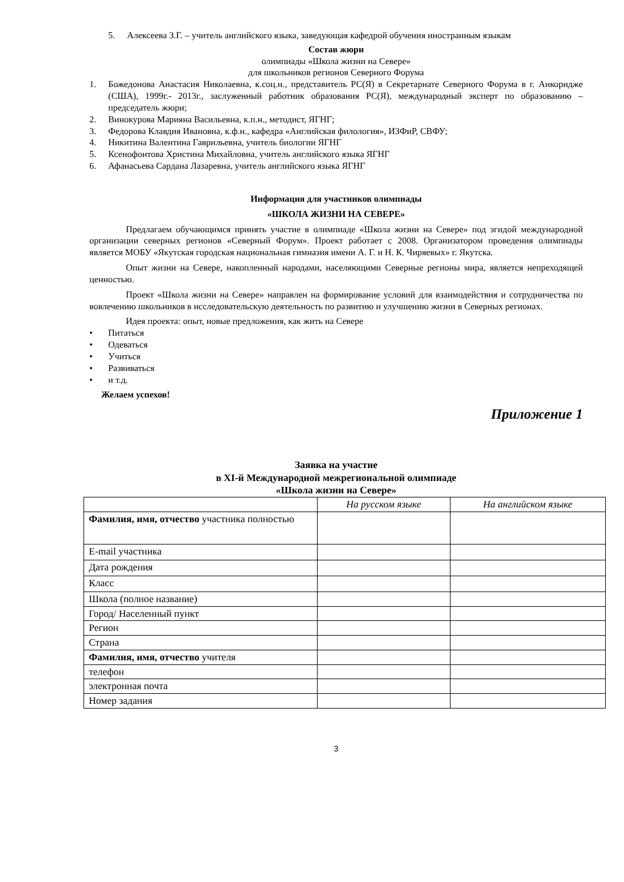5. Алексеева З.Г. – учитель английского языка, заведующая кафедрой обучения иностранным языкам
Состав жюри
олимпиады «Школа жизни на Севере»
для школьников регионов Северного Форума
1. Божедонова Анастасия Николаевна, к.соц.н., представитель РС(Я) в Секретариате Северного Форума в г. Анкоридже (США), 1999г.- 2013г., заслуженный работник образования РС(Я), международный эксперт по образованию – председатель жюри;
2. Винокурова Марияна Васильевна, к.п.н., методист, ЯГНГ;
3. Федорова Клавдия Ивановна, к.ф.н., кафедра «Английская филология», ИЗФиР, СВФУ;
4. Никитина Валентина Гаврильевна, учитель биологии ЯГНГ
5. Ксенофонтова Христина Михайловна, учитель английского языка ЯГНГ
6. Афанасьева Сардана Лазаревна, учитель английского языка ЯГНГ
Информация для участников олимпиады
«ШКОЛА ЖИЗНИ НА СЕВЕРЕ»
Предлагаем обучающимся принять участие в олимпиаде «Школа жизни на Севере» под эгидой международной организации северных регионов «Северный Форум». Проект работает с 2008. Организатором проведения олимпиады является МОБУ «Якутская городская национальная гимназия имени А. Г. и Н. К. Чиряевых» г. Якутска.
Опыт жизни на Севере, накопленный народами, населяющими Северные регионы мира, является непреходящей ценностью.
Проект «Школа жизни на Севере» направлен на формирование условий для взаимодействия и сотрудничества по вовлечению школьников в исследовательскую деятельность по развитию и улучшению жизни в Северных регионах.
Идея проекта: опыт, новые предложения, как жить на Севере
• Питаться
• Одеваться
• Учиться
• Развиваться
• и т.д.
Желаем успехов!
Приложение 1
Заявка на участие
в XI-й Международной межрегиональной олимпиаде
«Школа жизни на Севере»
| | На русском языке | На английском языке |
| Фамилия, имя, отчество участника полностью | | |
| E-mail участника | | |
| Дата рождения | | |
| Класс | | |
| Школа (полное название) | | |
| Город/ Населенный пункт | | |
| Регион | | |
| Страна | | |
| Фамилия, имя, отчество учителя | | |
| телефон | | |
| электронная почта | | |
| Номер задания | | |
3